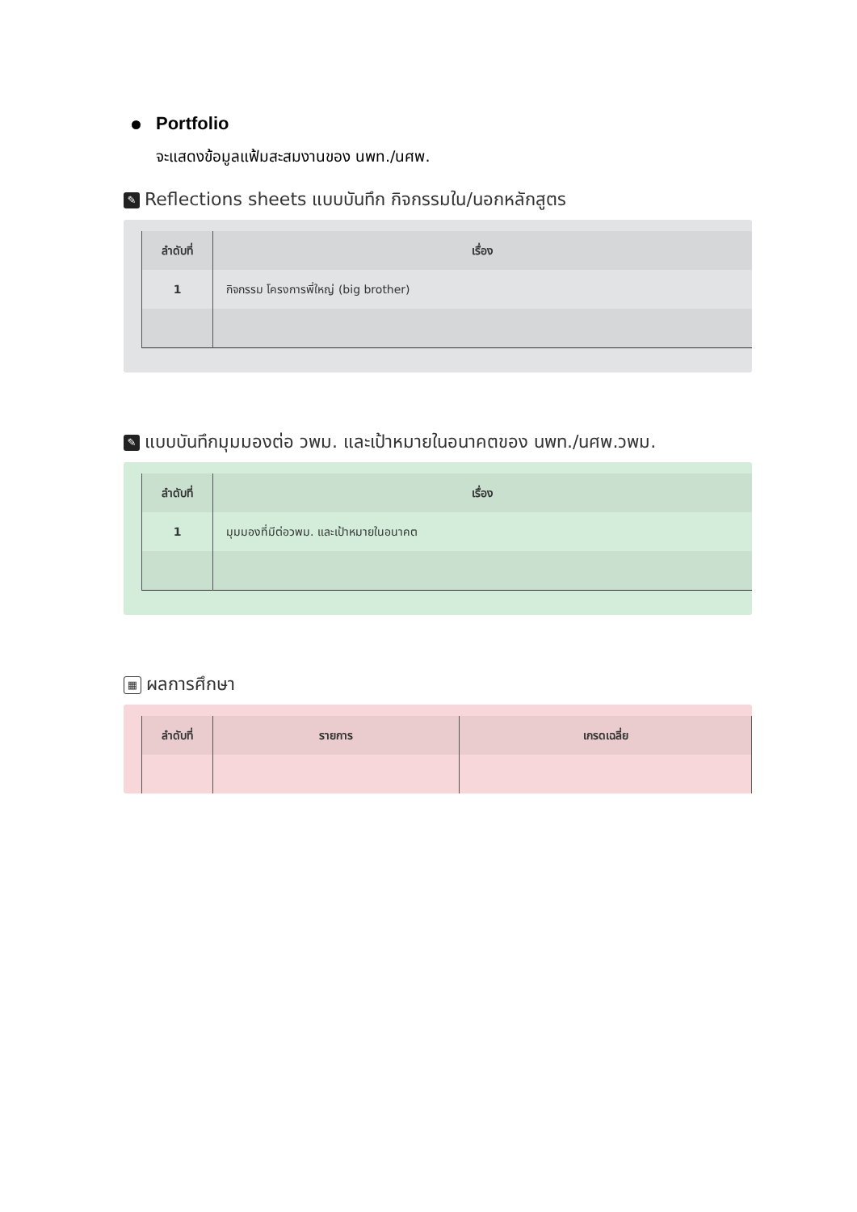Portfolio
จะแสดงข้อมูลแฟ้มสะสมงานของ นพท./นศพ.
✎ Reflections sheets แบบบันทึก กิจกรรมใน/นอกหลักสูตร
| ลำดับที่ | เรื่อง |
| --- | --- |
| 1 | กิจกรรม โครงการพี่ใหญ่ (big brother) |
✎ แบบบันทึกมุมมองต่อ วพม. และเป้าหมายในอนาคตของ นพท./นศพ.วพม.
| ลำดับที่ | เรื่อง |
| --- | --- |
| 1 | มุมมองที่มีต่อวพม. และเป้าหมายในอนาคต |
▦ ผลการศึกษา
| ลำดับที่ | รายการ | เกรดเฉลี่ย |
| --- | --- | --- |